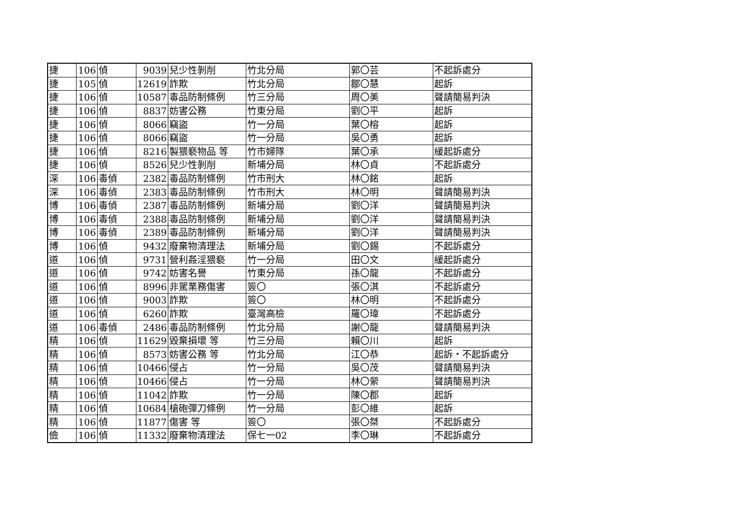| 捷 | 106 | 偵 | 9039 | 兒少性剝削 | 竹北分局 | 郭〇芸 | 不起訴處分 |
| 捷 | 105 | 偵 | 12619 | 詐欺 | 竹北分局 | 鄒〇慧 | 起訴 |
| 捷 | 106 | 偵 | 10587 | 毒品防制條例 | 竹三分局 | 周〇美 | 聲請簡易判決 |
| 捷 | 106 | 偵 | 8837 | 妨害公務 | 竹東分局 | 劉〇平 | 起訴 |
| 捷 | 106 | 偵 | 8066 | 竊盜 | 竹一分局 | 葉〇榕 | 起訴 |
| 捷 | 106 | 偵 | 8066 | 竊盜 | 竹一分局 | 吳〇勇 | 起訴 |
| 捷 | 106 | 偵 | 8216 | 製猥褻物品 等 | 竹市婦隊 | 葉〇承 | 緩起訴處分 |
| 捷 | 106 | 偵 | 8526 | 兒少性剝削 | 新埔分局 | 林〇貞 | 不起訴處分 |
| 深 | 106 | 毒偵 | 2382 | 毒品防制條例 | 竹市刑大 | 林〇銘 | 起訴 |
| 深 | 106 | 毒偵 | 2383 | 毒品防制條例 | 竹市刑大 | 林〇明 | 聲請簡易判決 |
| 博 | 106 | 毒偵 | 2387 | 毒品防制條例 | 新埔分局 | 劉〇洋 | 聲請簡易判決 |
| 博 | 106 | 毒偵 | 2388 | 毒品防制條例 | 新埔分局 | 劉〇洋 | 聲請簡易判決 |
| 博 | 106 | 毒偵 | 2389 | 毒品防制條例 | 新埔分局 | 劉〇洋 | 聲請簡易判決 |
| 博 | 106 | 偵 | 9432 | 廢棄物清理法 | 新埔分局 | 劉〇錫 | 不起訴處分 |
| 道 | 106 | 偵 | 9731 | 營利姦淫猥褻 | 竹一分局 | 田〇文 | 緩起訴處分 |
| 道 | 106 | 偵 | 9742 | 妨害名譽 | 竹東分局 | 孫〇龍 | 不起訴處分 |
| 道 | 106 | 偵 | 8996 | 非駕業務傷害 | 簽〇 | 張〇淇 | 不起訴處分 |
| 道 | 106 | 偵 | 9003 | 詐欺 | 簽〇 | 林〇明 | 不起訴處分 |
| 道 | 106 | 偵 | 6260 | 詐欺 | 臺灣高檢 | 羅〇瑋 | 不起訴處分 |
| 道 | 106 | 毒偵 | 2486 | 毒品防制條例 | 竹北分局 | 謝〇龍 | 聲請簡易判決 |
| 精 | 106 | 偵 | 11629 | 毀棄損壞 等 | 竹三分局 | 賴〇川 | 起訴 |
| 精 | 106 | 偵 | 8573 | 妨害公務 等 | 竹北分局 | 江〇恭 | 起訴・不起訴處分 |
| 精 | 106 | 偵 | 10466 | 侵占 | 竹一分局 | 吳〇茂 | 聲請簡易判決 |
| 精 | 106 | 偵 | 10466 | 侵占 | 竹一分局 | 林〇縈 | 聲請簡易判決 |
| 精 | 106 | 偵 | 11042 | 詐欺 | 竹一分局 | 陳〇郡 | 起訴 |
| 精 | 106 | 偵 | 10684 | 槍砲彈刀條例 | 竹一分局 | 彭〇維 | 起訴 |
| 精 | 106 | 偵 | 11877 | 傷害 等 | 簽〇 | 張〇桀 | 不起訴處分 |
| 儉 | 106 | 偵 | 11332 | 廢棄物清理法 | 保七一02 | 李〇琳 | 不起訴處分 |